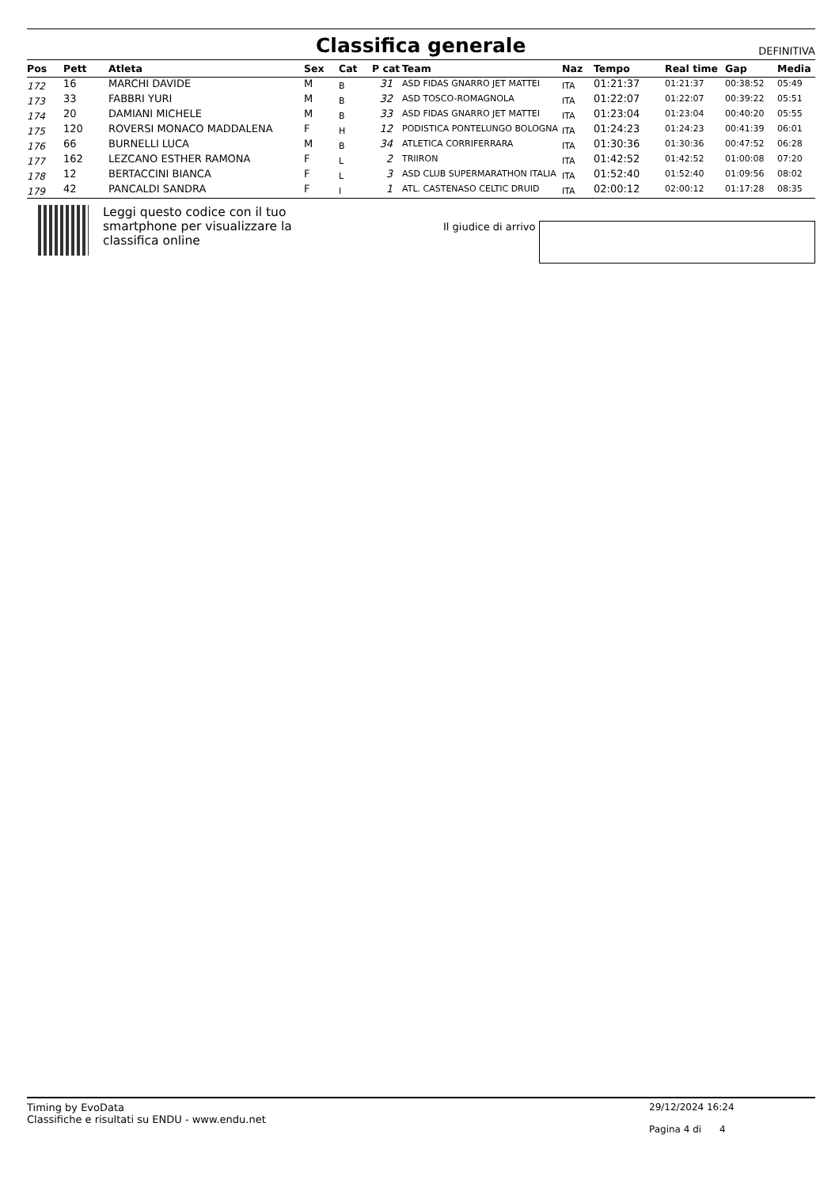Classifica generale
DEFINITIVA
| Pos | Pett | Atleta | Sex | Cat | P cat | Team | Naz | Tempo | Real time | Gap | Media |
| --- | --- | --- | --- | --- | --- | --- | --- | --- | --- | --- | --- |
| 172 | 16 | MARCHI DAVIDE | M | B | 31 | ASD FIDAS GNARRO JET MATTEI | ITA | 01:21:37 | 01:21:37 | 00:38:52 | 05:49 |
| 173 | 33 | FABBRI YURI | M | B | 32 | ASD TOSCO-ROMAGNOLA | ITA | 01:22:07 | 01:22:07 | 00:39:22 | 05:51 |
| 174 | 20 | DAMIANI MICHELE | M | B | 33 | ASD FIDAS GNARRO JET MATTEI | ITA | 01:23:04 | 01:23:04 | 00:40:20 | 05:55 |
| 175 | 120 | ROVERSI MONACO MADDALENA | F | H | 12 | PODISTICA PONTELUNGO BOLOGNA | ITA | 01:24:23 | 01:24:23 | 00:41:39 | 06:01 |
| 176 | 66 | BURNELLI LUCA | M | B | 34 | ATLETICA CORRIFERRARA | ITA | 01:30:36 | 01:30:36 | 00:47:52 | 06:28 |
| 177 | 162 | LEZCANO ESTHER RAMONA | F | L | 2 | TRIIRON | ITA | 01:42:52 | 01:42:52 | 01:00:08 | 07:20 |
| 178 | 12 | BERTACCINI BIANCA | F | L | 3 | ASD CLUB SUPERMARATHON ITALIA | ITA | 01:52:40 | 01:52:40 | 01:09:56 | 08:02 |
| 179 | 42 | PANCALDI SANDRA | F | I | 1 | ATL. CASTENASO CELTIC DRUID | ITA | 02:00:12 | 02:00:12 | 01:17:28 | 08:35 |
Leggi questo codice con il tuo smartphone per visualizzare la classifica online
Il giudice di arrivo
Timing by EvoData
Classifiche e risultati su ENDU - www.endu.net
29/12/2024 16:24
Pagina 4 di 4